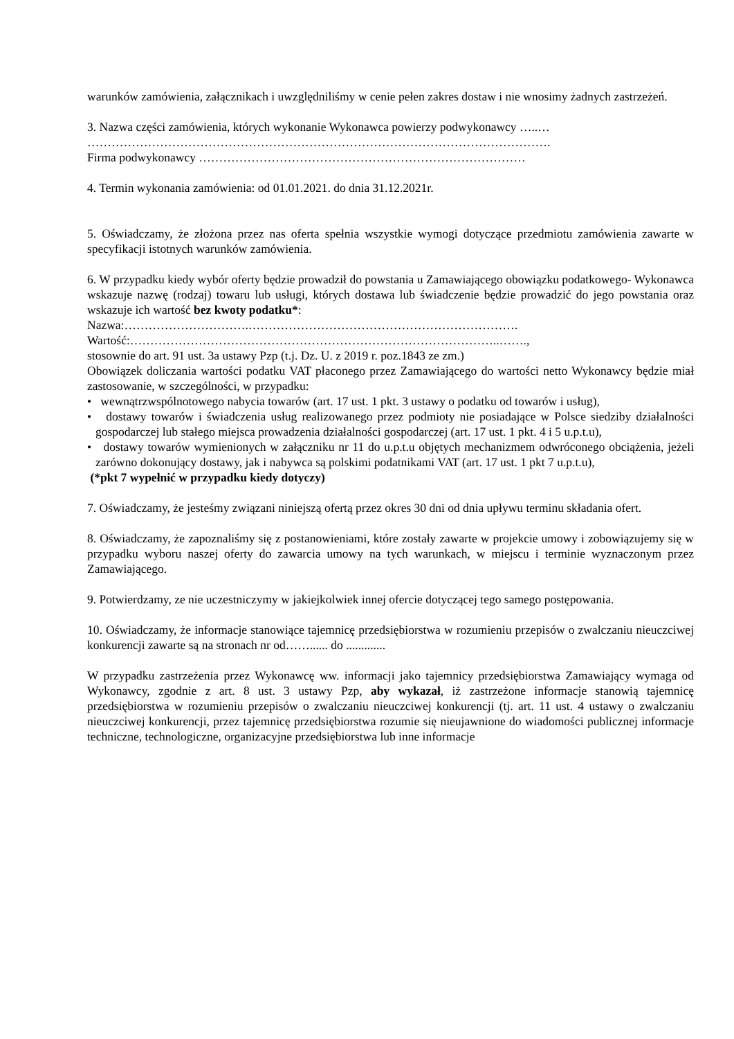warunków zamówienia, załącznikach i uwzględniliśmy w cenie pełen zakres dostaw i nie wnosimy żadnych zastrzeżeń.
3. Nazwa części zamówienia, których wykonanie Wykonawca powierzy podwykonawcy …..…
…………………………………………………………………………………………………….
Firma podwykonawcy ………………………………………………………………………
4. Termin wykonania zamówienia: od 01.01.2021. do dnia 31.12.2021r.
5. Oświadczamy, że złożona przez nas oferta spełnia wszystkie wymogi dotyczące przedmiotu zamówienia zawarte w specyfikacji istotnych warunków zamówienia.
6. W przypadku kiedy wybór oferty będzie prowadził do powstania u Zamawiającego obowiązku podatkowego- Wykonawca wskazuje nazwę (rodzaj) towaru lub usługi, których dostawa lub świadczenie będzie prowadzić do jego powstania oraz wskazuje ich wartość bez kwoty podatku*:
Nazwa:………………………….………………………………………………………….
Wartość:………………………………………………………………………………..…….,
stosownie do art. 91 ust. 3a ustawy Pzp (t.j. Dz. U. z 2019 r. poz.1843 ze zm.)
Obowiązek doliczania wartości podatku VAT płaconego przez Zamawiającego do wartości netto Wykonawcy będzie miał zastosowanie, w szczególności, w przypadku:
• wewnątrzwspólnotowego nabycia towarów (art. 17 ust. 1 pkt. 3 ustawy o podatku od towarów i usług),
• dostawy towarów i świadczenia usług realizowanego przez podmioty nie posiadające w Polsce siedziby działalności gospodarczej lub stałego miejsca prowadzenia działalności gospodarczej (art. 17 ust. 1 pkt. 4 i 5 u.p.t.u),
• dostawy towarów wymienionych w załączniku nr 11 do u.p.t.u objętych mechanizmem odwróconego obciążenia, jeżeli zarówno dokonujący dostawy, jak i nabywca są polskimi podatnikami VAT (art. 17 ust. 1 pkt 7 u.p.t.u),
(*pkt 7 wypełnić w przypadku kiedy dotyczy)
7. Oświadczamy, że jesteśmy związani niniejszą ofertą przez okres 30 dni od dnia upływu terminu składania ofert.
8. Oświadczamy, że zapoznaliśmy się z postanowieniami, które zostały zawarte w projekcie umowy i zobowiązujemy się w przypadku wyboru naszej oferty do zawarcia umowy na tych warunkach, w miejscu i terminie wyznaczonym przez Zamawiającego.
9. Potwierdzamy, ze nie uczestniczymy w jakiejkolwiek innej ofercie dotyczącej tego samego postępowania.
10. Oświadczamy, że informacje stanowiące tajemnicę przedsiębiorstwa w rozumieniu przepisów o zwalczaniu nieuczciwej konkurencji zawarte są na stronach nr od……...... do .............
W przypadku zastrzeżenia przez Wykonawcę ww. informacji jako tajemnicy przedsiębiorstwa Zamawiający wymaga od Wykonawcy, zgodnie z art. 8 ust. 3 ustawy Pzp, aby wykazał, iż zastrzeżone informacje stanowią tajemnicę przedsiębiorstwa w rozumieniu przepisów o zwalczaniu nieuczciwej konkurencji (tj. art. 11 ust. 4 ustawy o zwalczaniu nieuczciwej konkurencji, przez tajemnicę przedsiębiorstwa rozumie się nieujawnione do wiadomości publicznej informacje techniczne, technologiczne, organizacyjne przedsiębiorstwa lub inne informacje